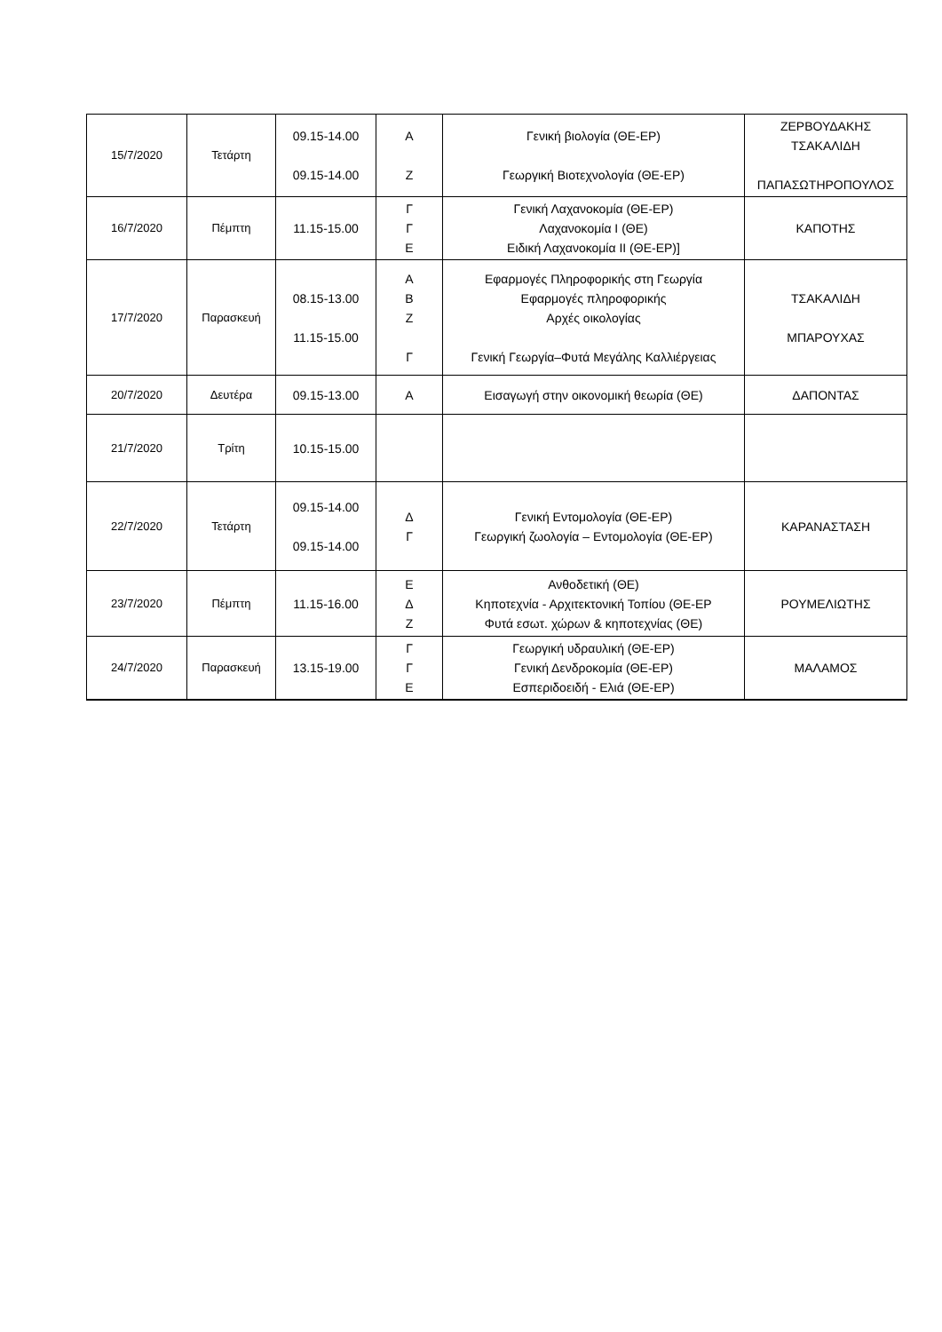| 15/7/2020 | Τετάρτη | 09.15-14.00 09.15-14.00 | Α Ζ | Γενική βιολογία (ΘΕ-ΕΡ) Γεωργική Βιοτεχνολογία (ΘΕ-ΕΡ) | ΖΕΡΒΟΥΔΑΚΗΣ ΤΣΑΚΑΛΙΔΗ ΠΑΠΑΣΩΤΗΡΟΠΟΥΛΟΣ |
| 16/7/2020 | Πέμπτη | 11.15-15.00 | Γ Γ Ε | Γενική Λαχανοκομία (ΘΕ-ΕΡ) Λαχανοκομία Ι (ΘΕ) Ειδική Λαχανοκομία ΙΙ (ΘΕ-ΕΡ)] | ΚΑΠΟΤΗΣ |
| 17/7/2020 | Παρασκευή | 08.15-13.00 11.15-15.00 | Α Β Ζ Γ | Εφαρμογές Πληροφορικής στη Γεωργία Εφαρμογές πληροφορικής Αρχές οικολογίας Γενική Γεωργία–Φυτά Μεγάλης Καλλιέργειας | ΤΣΑΚΑΛΙΔΗ ΜΠΑΡΟΥΧΑΣ |
| 20/7/2020 | Δευτέρα | 09.15-13.00 | Α | Εισαγωγή στην οικονομική θεωρία (ΘΕ) | ΔΑΠΟΝΤΑΣ |
| 21/7/2020 | Τρίτη | 10.15-15.00 | | | |
| 22/7/2020 | Τετάρτη | 09.15-14.00 09.15-14.00 | Δ Γ | Γενική Εντομολογία (ΘΕ-ΕΡ) Γεωργική ζωολογία – Εντομολογία (ΘΕ-ΕΡ) | ΚΑΡΑΝΑΣΤΑΣΗ |
| 23/7/2020 | Πέμπτη | 11.15-16.00 | Ε Δ Ζ | Ανθοδετική (ΘΕ) Κηποτεχνία - Αρχιτεκτονική Τοπίου (ΘΕ-ΕΡ Φυτά εσωτ. χώρων & κηποτεχνίας (ΘΕ) | ΡΟΥΜΕΛΙΩΤΗΣ |
| 24/7/2020 | Παρασκευή | 13.15-19.00 | Γ Γ Ε | Γεωργική υδραυλική (ΘΕ-ΕΡ) Γενική Δενδροκομία (ΘΕ-ΕΡ) Εσπεριδοειδή - Ελιά (ΘΕ-ΕΡ) | ΜΑΛΑΜΟΣ |